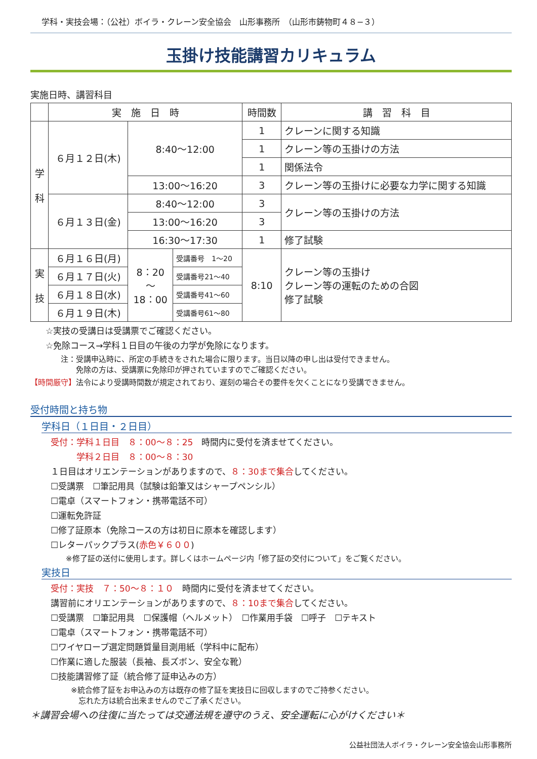学科・実技会場：（公社）ボイラ・クレーン安全協会　山形事務所　（山形市鋳物町４８−３）
玉掛け技能講習カリキュラム
実施日時、講習科目
| | 実 施 日 時 | | | 時間数 | 講 習 科 目 |
| --- | --- | --- | --- | --- | --- |
| 学 科 | ６月１２日(木) | 8:40〜12:00 | | 1 | クレーンに関する知識 |
| | | | | 1 | クレーン等の玉掛けの方法 |
| | | | | 1 | 関係法令 |
| | | 13:00〜16:20 | | 3 | クレーン等の玉掛けに必要な力学に関する知識 |
| | ６月１３日(金) | 8:40〜12:00 | | 3 | クレーン等の玉掛けの方法 |
| | | 13:00〜16:20 | | 3 | |
| | | 16:30〜17:30 | | 1 | 修了試験 |
| 実 技 | ６月１６日(月) | 8：20 〜 18：00 | 受講番号 1〜20 | 8:10 | クレーン等の玉掛け クレーン等の運転のための合図 修了試験 |
| | ６月１７日(火) | | 受講番号21〜40 | | |
| | ６月１８日(水) | | 受講番号41〜60 | | |
| | ６月１９日(木) | | 受講番号61〜80 | | |
☆実技の受講日は受講票でご確認ください。
☆免除コース→学科１日目の午後の力学が免除になります。
注：受講申込時に、所定の手続きをされた場合に限ります。当日以降の申し出は受付できません。
　　免除の方は、受講票に免除印が押されていますのでご確認ください。
【時間厳守】法令により受講時間数が規定されており、遅刻の場合その要件を欠くことになり受講できません。
受付時間と持ち物
学科日（１日目・２日目）
受付：学科１日目　８：00〜８：25　時間内に受付を済ませてください。
　　　学科２日目　８：00〜８：30
１日目はオリエンテーションがありますので、８：30まで集合してください。
☐受講票　☐筆記用具（試験は鉛筆又はシャープペンシル）
☐電卓（スマートフォン・携帯電話不可）
☐運転免許証
☐修了証原本（免除コースの方は初日に原本を確認します）
☐レターパックプラス(赤色￥６００)
※修了証の送付に使用します。詳しくはホームページ内「修了証の交付について」をご覧ください。
実技日
受付：実技　７：50〜８：１０　時間内に受付を済ませてください。
講習前にオリエンテーションがありますので、８：10まで集合してください。
☐受講票　☐筆記用具　☐保護帽（ヘルメット）　☐作業用手袋　☐呼子　☐テキスト
☐電卓（スマートフォン・携帯電話不可）
☐ワイヤロープ選定問題質量目測用紙（学科中に配布）
☐作業に適した服装（長袖、長ズボン、安全な靴）
☐技能講習修了証（統合修了証申込みの方）
※統合修了証をお申込みの方は既存の修了証を実技日に回収しますのでご持参ください。
　忘れた方は統合出来ませんのでご了承ください。
＊講習会場への往復に当たっては交通法規を遵守のうえ、安全運転に心がけください＊
公益社団法人ボイラ・クレーン安全協会山形事務所